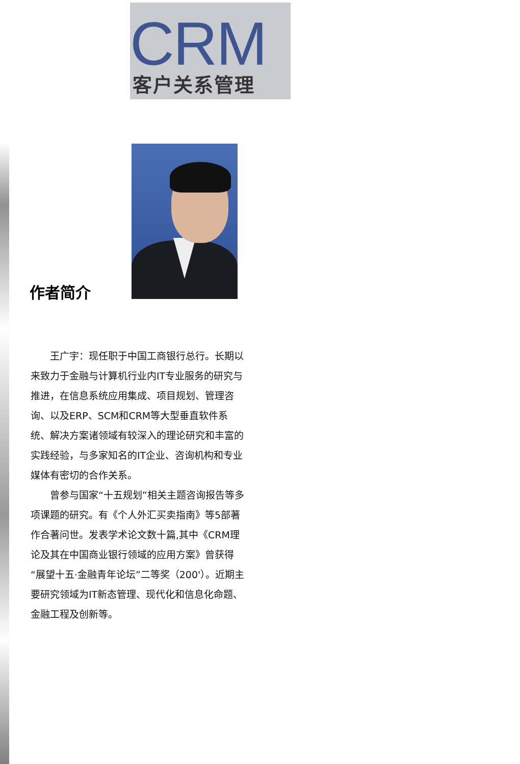CRM
客户关系管理
作者简介
王广宇：现任职于中国工商银行总行。长期以来致力于金融与计算机行业内IT专业服务的研究与推进，在信息系统应用集成、项目规划、管理咨询、以及ERP、SCM和CRM等大型垂直软件系统、解决方案诸领域有较深入的理论研究和丰富的实践经验，与多家知名的IT企业、咨询机构和专业媒体有密切的合作关系。
曾参与国家“十五规划”相关主题咨询报告等多项课题的研究。有《个人外汇买卖指南》等5部著作合著问世。发表学术论文数十篇,其中《CRM理论及其在中国商业银行领域的应用方案》曾获得“展望十五·金融青年论坛”二等奖（200'）。近期主要研究领域为IT新态管理、现代化和信息化命题、金融工程及创新等。